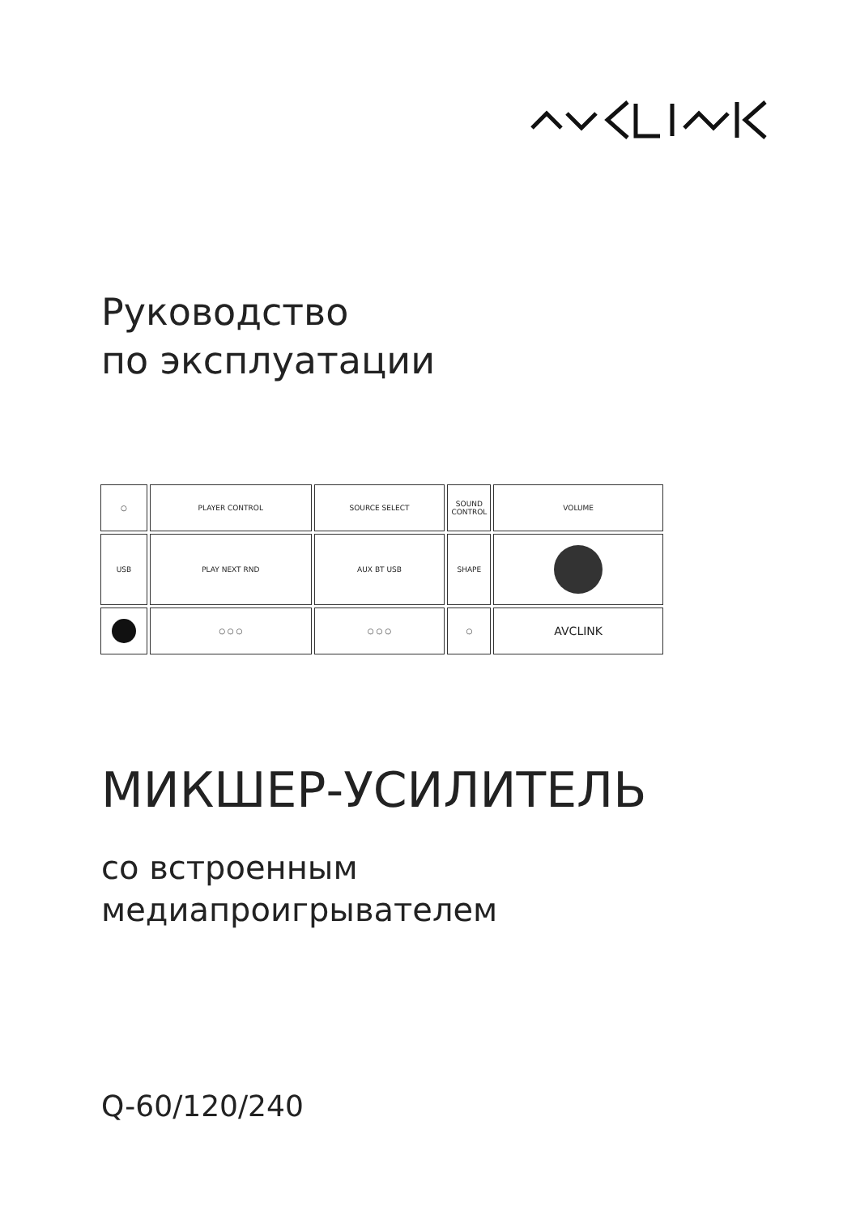Руководство
по эксплуатации
○ PLAYER CONTROL SOURCE SELECT SOUND CONTROL
VOLUME
USB PLAY NEXT RND AUX BT USB SHAPE
○ ○ ○ ○ ○ ○ ○
AVCLINK
МИКШЕР-УСИЛИТЕЛЬ
со встроенным
медиапроигрывателем
Q-60/120/240